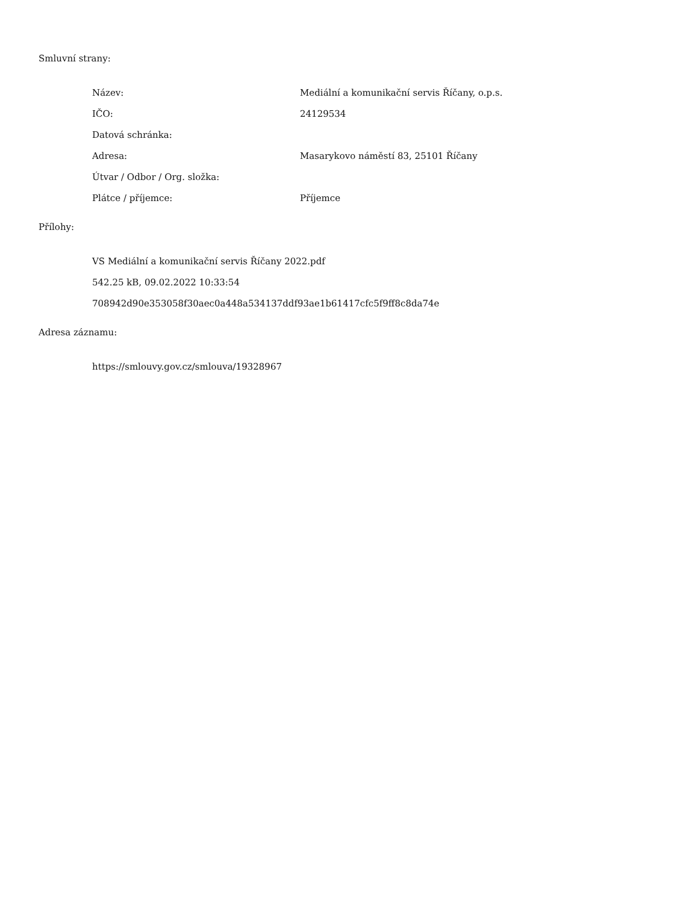Smluvní strany:
Název:
Mediální a komunikační servis Říčany, o.p.s.
IČO: 24129534
Datová schránka:
Adresa:
Masarykovo náměstí 83, 25101 Říčany
Útvar / Odbor / Org. složka:
Plátce / příjemce: Příjemce
Přílohy:
VS Mediální a komunikační servis Říčany 2022.pdf
542.25 kB, 09.02.2022 10:33:54
708942d90e353058f30aec0a448a534137ddf93ae1b61417cfc5f9ff8c8da74e
Adresa záznamu:
https://smlouvy.gov.cz/smlouva/19328967